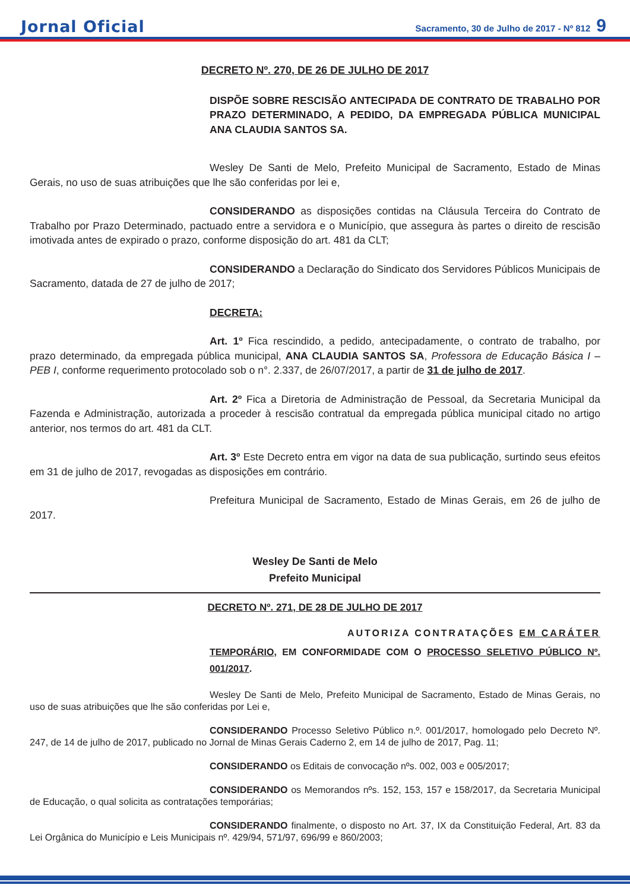Jornal Oficial Sacramento, 30 de Julho de 2017 - Nº 812 9
DECRETO Nº. 270, DE 26 DE JULHO DE 2017
DISPÕE SOBRE RESCISÃO ANTECIPADA DE CONTRATO DE TRABALHO POR PRAZO DETERMINADO, A PEDIDO, DA EMPREGADA PÚBLICA MUNICIPAL ANA CLAUDIA SANTOS SA.
Wesley De Santi de Melo, Prefeito Municipal de Sacramento, Estado de Minas Gerais, no uso de suas atribuições que lhe são conferidas por lei e,
CONSIDERANDO as disposições contidas na Cláusula Terceira do Contrato de Trabalho por Prazo Determinado, pactuado entre a servidora e o Município, que assegura às partes o direito de rescisão imotivada antes de expirado o prazo, conforme disposição do art. 481 da CLT;
CONSIDERANDO a Declaração do Sindicato dos Servidores Públicos Municipais de Sacramento, datada de 27 de julho de 2017;
DECRETA:
Art. 1º Fica rescindido, a pedido, antecipadamente, o contrato de trabalho, por prazo determinado, da empregada pública municipal, ANA CLAUDIA SANTOS SA, Professora de Educação Básica I – PEB I, conforme requerimento protocolado sob o n°. 2.337, de 26/07/2017, a partir de 31 de julho de 2017.
Art. 2º Fica a Diretoria de Administração de Pessoal, da Secretaria Municipal da Fazenda e Administração, autorizada a proceder à rescisão contratual da empregada pública municipal citado no artigo anterior, nos termos do art. 481 da CLT.
Art. 3º Este Decreto entra em vigor na data de sua publicação, surtindo seus efeitos em 31 de julho de 2017, revogadas as disposições em contrário.
Prefeitura Municipal de Sacramento, Estado de Minas Gerais, em 26 de julho de 2017.
Wesley De Santi de Melo
Prefeito Municipal
DECRETO Nº. 271, DE 28 DE JULHO DE 2017
AUTORIZA CONTRATAÇÕES EM CARÁTER
TEMPORÁRIO, EM CONFORMIDADE COM O PROCESSO SELETIVO PÚBLICO Nº. 001/2017.
Wesley De Santi de Melo, Prefeito Municipal de Sacramento, Estado de Minas Gerais, no uso de suas atribuições que lhe são conferidas por Lei e,
CONSIDERANDO Processo Seletivo Público n.º. 001/2017, homologado pelo Decreto Nº. 247, de 14 de julho de 2017, publicado no Jornal de Minas Gerais Caderno 2, em 14 de julho de 2017, Pag. 11;
CONSIDERANDO os Editais de convocação nºs. 002, 003 e 005/2017;
CONSIDERANDO os Memorandos nºs. 152, 153, 157 e 158/2017, da Secretaria Municipal de Educação, o qual solicita as contratações temporárias;
CONSIDERANDO finalmente, o disposto no Art. 37, IX da Constituição Federal, Art. 83 da Lei Orgânica do Município e Leis Municipais nº. 429/94, 571/97, 696/99 e 860/2003;